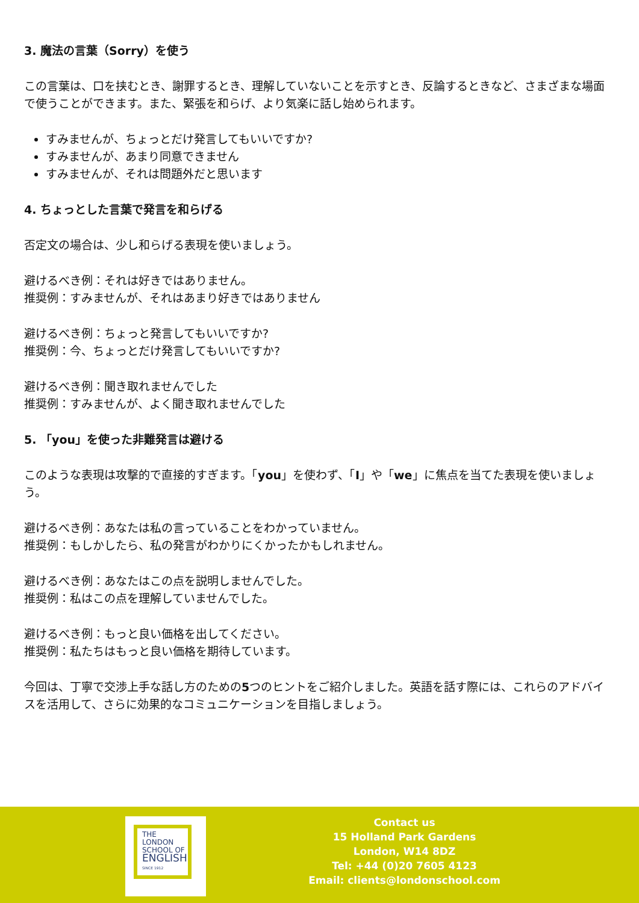3. 魔法の言葉（Sorry）を使う
この言葉は、口を挟むとき、謝罪するとき、理解していないことを示すとき、反論するときなど、さまざまな場面で使うことができます。また、緊張を和らげ、より気楽に話し始められます。
すみませんが、ちょっとだけ発言してもいいですか?
すみませんが、あまり同意できません
すみませんが、それは問題外だと思います
4. ちょっとした言葉で発言を和らげる
否定文の場合は、少し和らげる表現を使いましょう。
避けるべき例：それは好きではありません。
推奨例：すみませんが、それはあまり好きではありません
避けるべき例：ちょっと発言してもいいですか?
推奨例：今、ちょっとだけ発言してもいいですか?
避けるべき例：聞き取れませんでした
推奨例：すみませんが、よく聞き取れませんでした
5. 「you」を使った非難発言は避ける
このような表現は攻撃的で直接的すぎます。「you」を使わず、「I」や「we」に焦点を当てた表現を使いましょう。
避けるべき例：あなたは私の言っていることをわかっていません。
推奨例：もしかしたら、私の発言がわかりにくかったかもしれません。
避けるべき例：あなたはこの点を説明しませんでした。
推奨例：私はこの点を理解していませんでした。
避けるべき例：もっと良い価格を出してください。
推奨例：私たちはもっと良い価格を期待しています。
今回は、丁寧で交渉上手な話し方のための5つのヒントをご紹介しました。英語を話す際には、これらのアドバイスを活用して、さらに効果的なコミュニケーションを目指しましょう。
THE LONDON
SCHOOL OF
ENGLISH
SINCE 1912
Contact us
15 Holland Park Gardens
London, W14 8DZ
Tel: +44 (0)20 7605 4123
Email: clients@londonschool.com